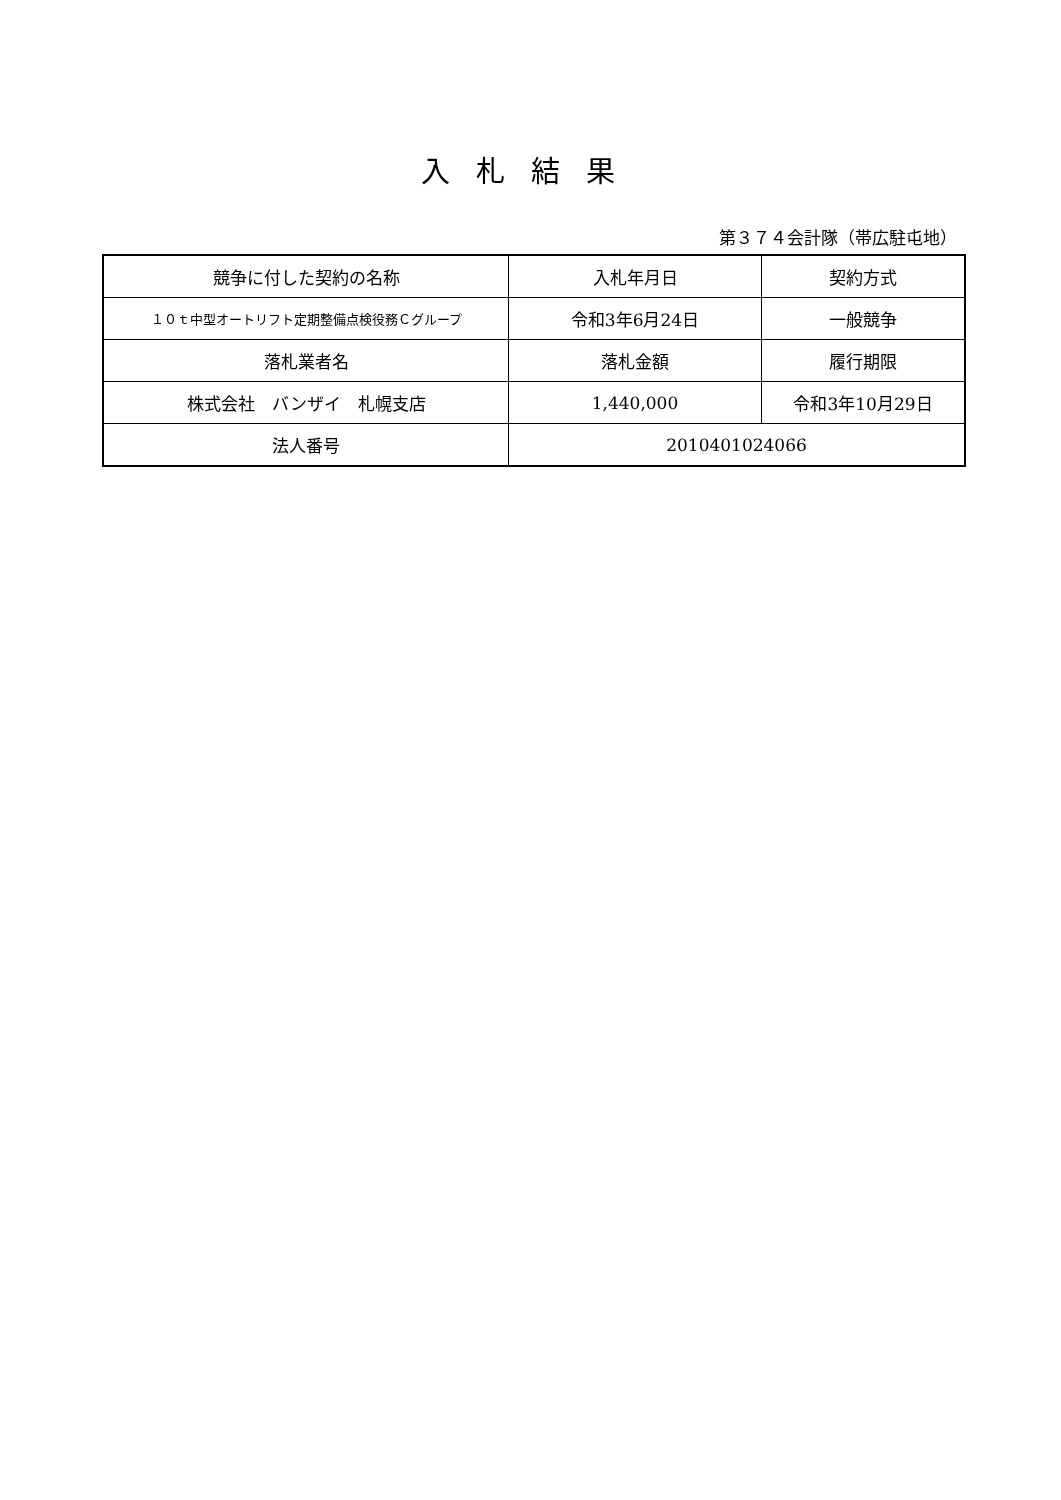入札結果
第３７４会計隊（帯広駐屯地）
| 競争に付した契約の名称 | 入札年月日 | 契約方式 |
| １０ｔ中型オートリフト定期整備点検役務Ｃグループ | 令和3年6月24日 | 一般競争 |
| 落札業者名 | 落札金額 | 履行期限 |
| 株式会社 バンザイ 札幌支店 | 1,440,000 | 令和3年10月29日 |
| 法人番号 | 2010401024066 | |